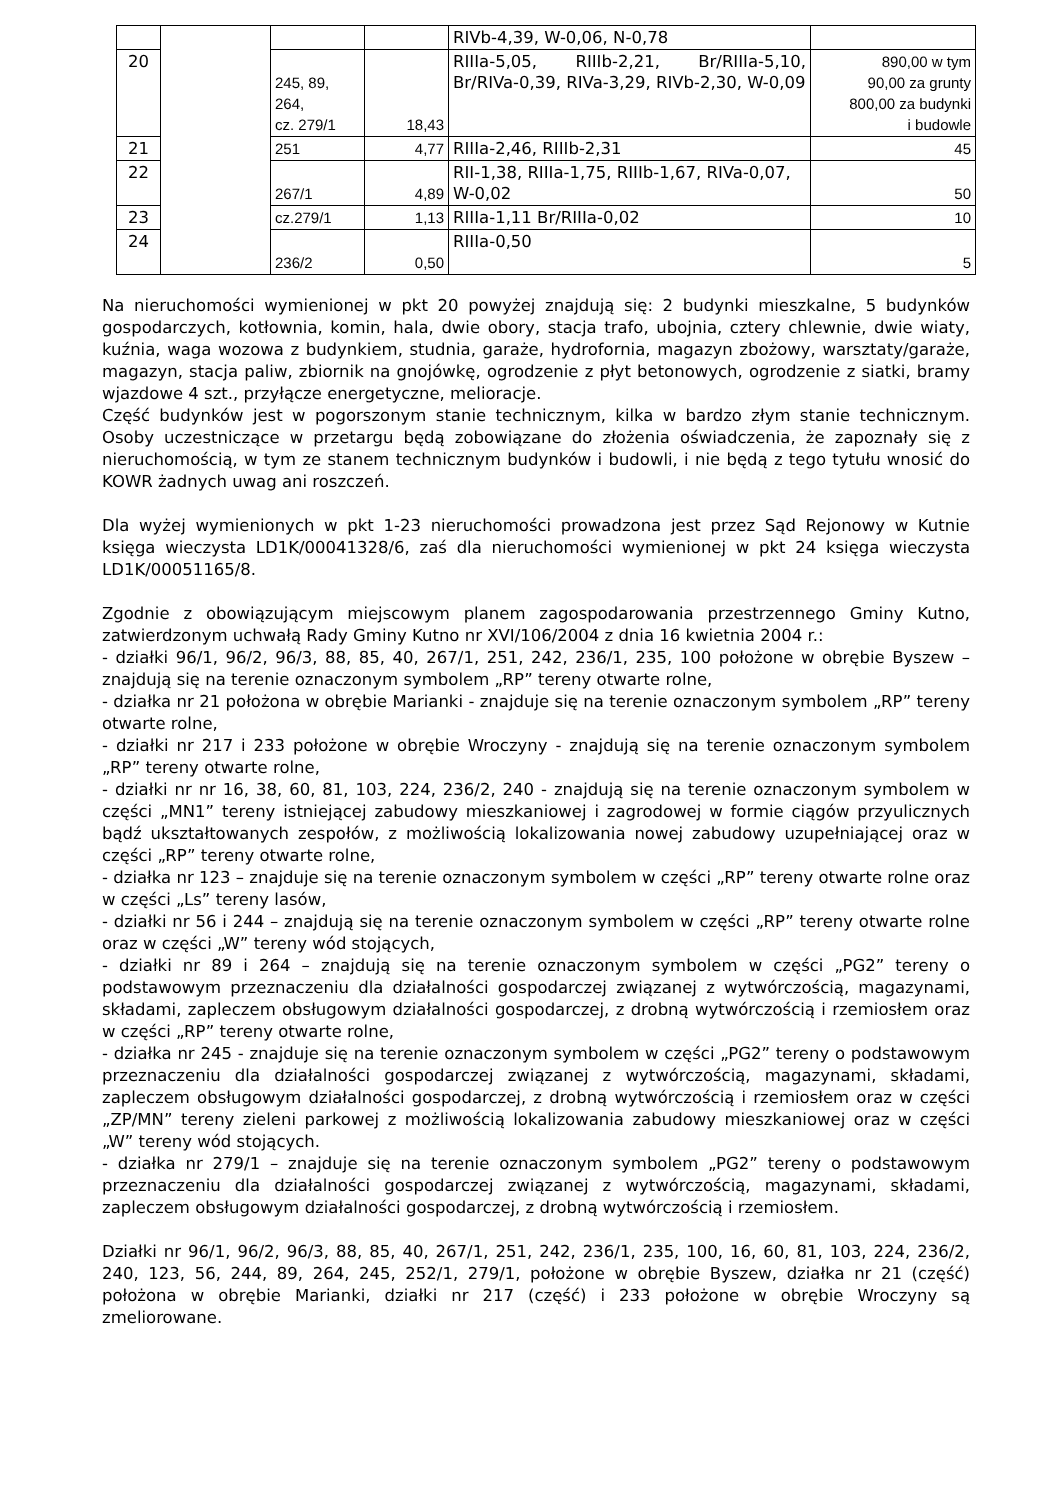| | | | | RIVb-4,39, W-0,06, N-0,78 | |
| 20 | | 245, 89, 264, cz. 279/1 | 18,43 | RIIIa-5,05, RIIIb-2,21, Br/RIIIa-5,10, Br/RIVa-0,39, RIVa-3,29, RIVb-2,30, W-0,09 | 890,00 w tym 90,00 za grunty 800,00 za budynki i budowle |
| 21 | | 251 | 4,77 | RIIIa-2,46, RIIIb-2,31 | 45 |
| 22 | | 267/1 | 4,89 | RII-1,38, RIIIa-1,75, RIIIb-1,67, RIVa-0,07, W-0,02 | 50 |
| 23 | | cz.279/1 | 1,13 | RIIIa-1,11 Br/RIIIa-0,02 | 10 |
| 24 | | 236/2 | 0,50 | RIIIa-0,50 | 5 |
Na nieruchomości wymienionej w pkt 20 powyżej znajdują się: 2 budynki mieszkalne, 5 budynków gospodarczych, kotłownia, komin, hala, dwie obory, stacja trafo, ubojnia, cztery chlewnie, dwie wiaty, kuźnia, waga wozowa z budynkiem, studnia, garaże, hydrofornia, magazyn zbożowy, warsztaty/garaże, magazyn, stacja paliw, zbiornik na gnojówkę, ogrodzenie z płyt betonowych, ogrodzenie z siatki, bramy wjazdowe 4 szt., przyłącze energetyczne, melioracje.
Część budynków jest w pogorszonym stanie technicznym, kilka w bardzo złym stanie technicznym. Osoby uczestniczące w przetargu będą zobowiązane do złożenia oświadczenia, że zapoznały się z nieruchomością, w tym ze stanem technicznym budynków i budowli, i nie będą z tego tytułu wnosić do KOWR żadnych uwag ani roszczeń.
Dla wyżej wymienionych w pkt 1-23 nieruchomości prowadzona jest przez Sąd Rejonowy w Kutnie księga wieczysta LD1K/00041328/6, zaś dla nieruchomości wymienionej w pkt 24 księga wieczysta LD1K/00051165/8.
Zgodnie z obowiązującym miejscowym planem zagospodarowania przestrzennego Gminy Kutno, zatwierdzonym uchwałą Rady Gminy Kutno nr XVI/106/2004 z dnia 16 kwietnia 2004 r.:
- działki 96/1, 96/2, 96/3, 88, 85, 40, 267/1, 251, 242, 236/1, 235, 100 położone w obrębie Byszew – znajdują się na terenie oznaczonym symbolem „RP” tereny otwarte rolne,
- działka nr 21 położona w obrębie Marianki - znajduje się na terenie oznaczonym symbolem „RP” tereny otwarte rolne,
- działki nr 217 i 233 położone w obrębie Wroczyny - znajdują się na terenie oznaczonym symbolem „RP” tereny otwarte rolne,
- działki nr nr 16, 38, 60, 81, 103, 224, 236/2, 240 - znajdują się na terenie oznaczonym symbolem w części „MN1” tereny istniejącej zabudowy mieszkaniowej i zagrodowej w formie ciągów przyulicznych bądź ukształtowanych zespołów, z możliwością lokalizowania nowej zabudowy uzupełniającej oraz w części „RP” tereny otwarte rolne,
- działka nr 123 – znajduje się na terenie oznaczonym symbolem w części „RP” tereny otwarte rolne oraz w części „Ls” tereny lasów,
- działki nr 56 i 244 – znajdują się na terenie oznaczonym symbolem w części „RP” tereny otwarte rolne oraz w części „W” tereny wód stojących,
- działki nr 89 i 264 – znajdują się na terenie oznaczonym symbolem w części „PG2” tereny o podstawowym przeznaczeniu dla działalności gospodarczej związanej z wytwórczością, magazynami, składami, zapleczem obsługowym działalności gospodarczej, z drobną wytwórczością i rzemiosłem oraz w części „RP” tereny otwarte rolne,
- działka nr 245 - znajduje się na terenie oznaczonym symbolem w części „PG2” tereny o podstawowym przeznaczeniu dla działalności gospodarczej związanej z wytwórczością, magazynami, składami, zapleczem obsługowym działalności gospodarczej, z drobną wytwórczością i rzemiosłem oraz w części „ZP/MN” tereny zieleni parkowej z możliwością lokalizowania zabudowy mieszkaniowej oraz w części „W” tereny wód stojących.
- działka nr 279/1 – znajduje się na terenie oznaczonym symbolem „PG2” tereny o podstawowym przeznaczeniu dla działalności gospodarczej związanej z wytwórczością, magazynami, składami, zapleczem obsługowym działalności gospodarczej, z drobną wytwórczością i rzemiosłem.
Działki nr 96/1, 96/2, 96/3, 88, 85, 40, 267/1, 251, 242, 236/1, 235, 100, 16, 60, 81, 103, 224, 236/2, 240, 123, 56, 244, 89, 264, 245, 252/1, 279/1, położone w obrębie Byszew, działka nr 21 (część) położona w obrębie Marianki, działki nr 217 (część) i 233 położone w obrębie Wroczyny są zmeliorowane.